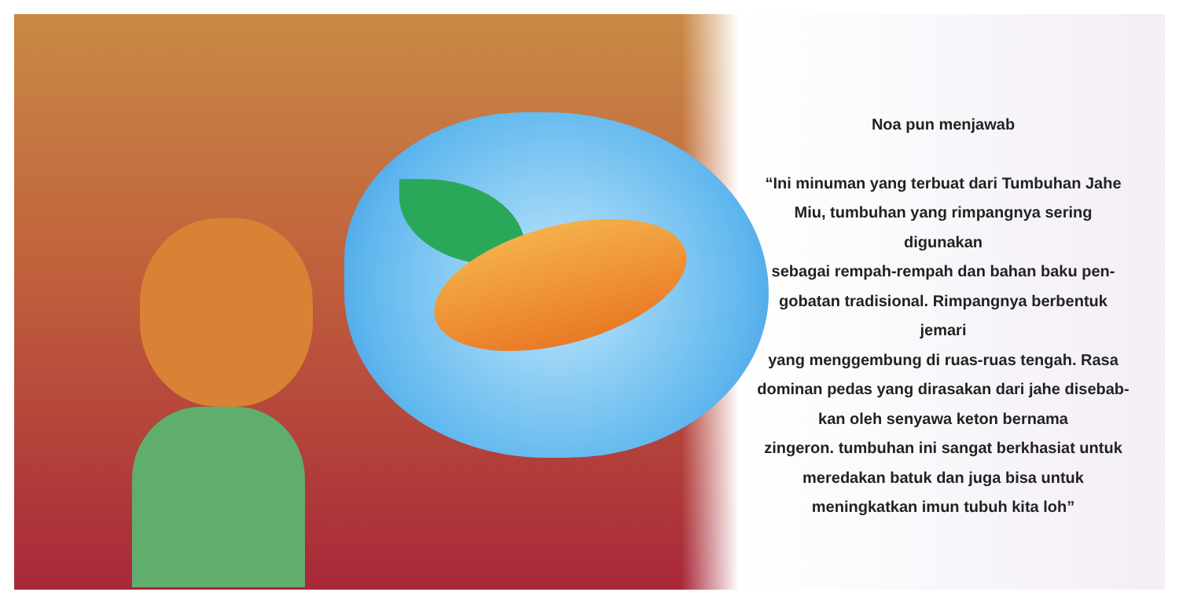Noa pun menjawab
“Ini minuman yang terbuat dari Tumbuhan Jahe
Miu, tumbuhan yang rimpangnya sering digunakan
sebagai rempah-rempah dan bahan baku pen-
gobatan tradisional. Rimpangnya berbentuk jemari
yang menggembung di ruas-ruas tengah. Rasa
dominan pedas yang dirasakan dari jahe disebab-
kan oleh senyawa keton bernama
zingeron. tumbuhan ini sangat berkhasiat untuk
meredakan batuk dan juga bisa untuk
meningkatkan imun tubuh kita loh”